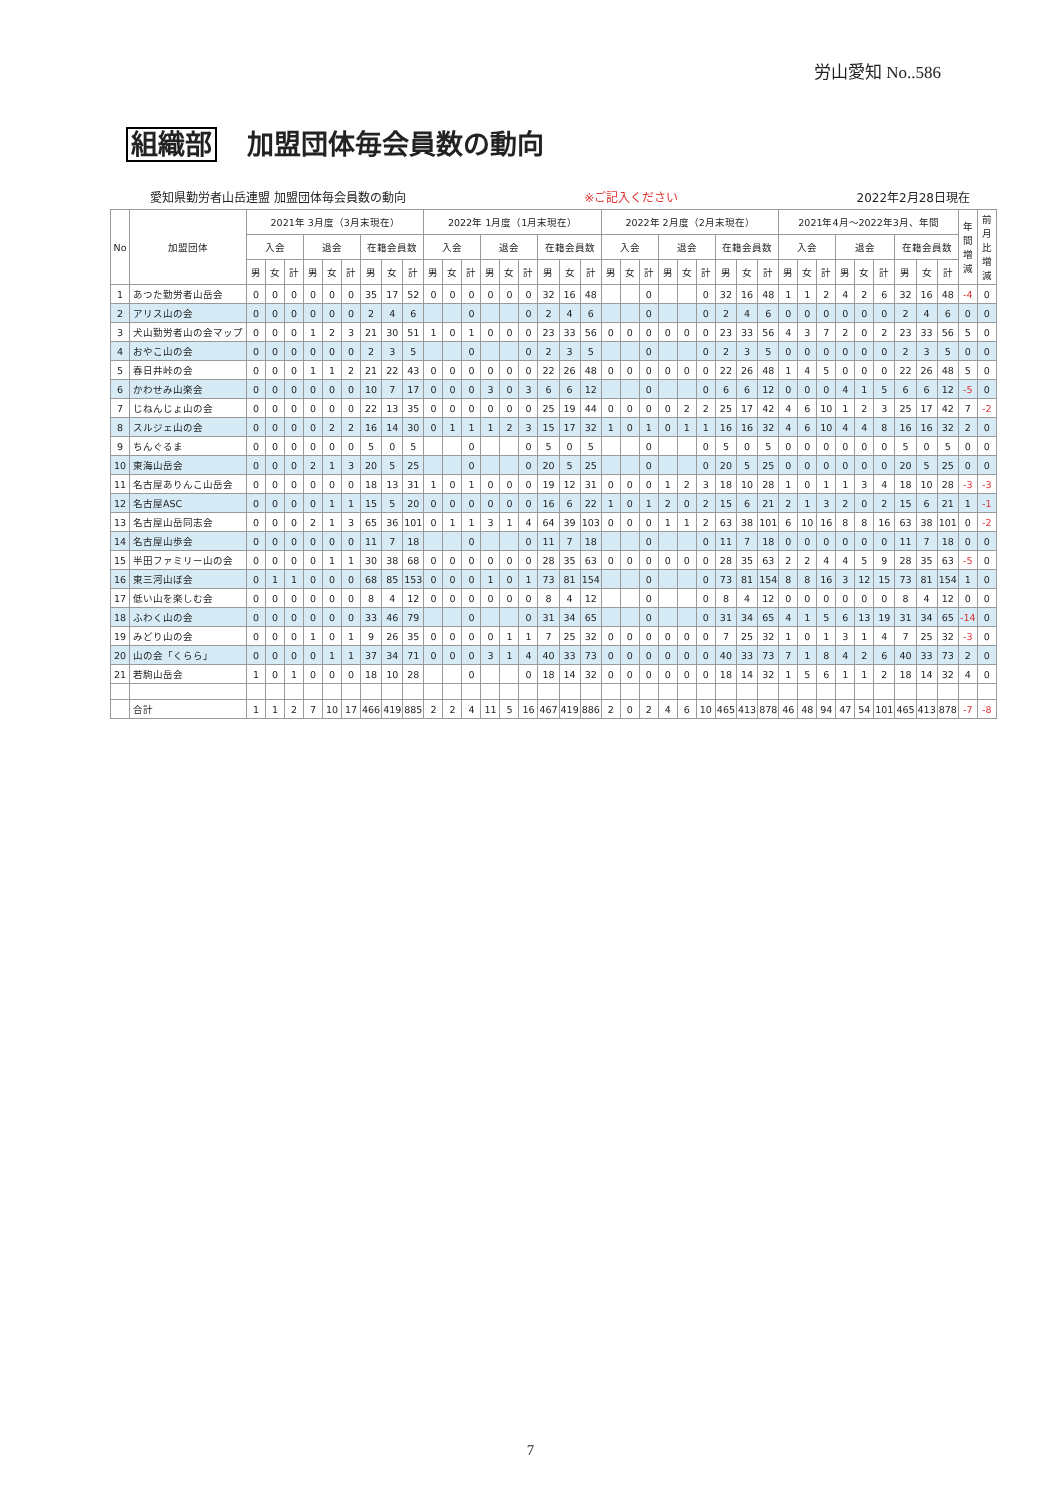労山愛知 No..586
組織部 加盟団体毎会員数の動向
愛知県勤労者山岳連盟 加盟団体毎会員数の動向 ※ご記入ください 2022年2月28日現在
| No | 加盟団体 | 2021年 3月度（3月末現在） | | | | | | | | | 2022年 1月度（1月末現在） | | | | | | | | | 2022年 2月度（2月末現在） | | | | | | | | | 2021年4月～2022年3月、年間 | | | | | | | | | 年間増減 | 前月比増減 |
| --- | --- | --- | --- | --- | --- | --- | --- | --- | --- | --- | --- | --- | --- | --- | --- | --- | --- | --- | --- | --- | --- | --- | --- | --- | --- | --- | --- | --- | --- | --- | --- | --- | --- | --- | --- | --- | --- | --- | --- |
| | | 入会 | | | 退会 | | | 在籍会員数 | | | 入会 | | | 退会 | | | 在籍会員数 | | | 入会 | | | 退会 | | | 在籍会員数 | | | 入会 | | | 退会 | | | 在籍会員数 | | | | |
| | | 男 | 女 | 計 | 男 | 女 | 計 | 男 | 女 | 計 | 男 | 女 | 計 | 男 | 女 | 計 | 男 | 女 | 計 | 男 | 女 | 計 | 男 | 女 | 計 | 男 | 女 | 計 | 男 | 女 | 計 | 男 | 女 | 計 | 男 | 女 | 計 | | |
| 1 | あつた勤労者山岳会 | 0 | 0 | 0 | 0 | 0 | 0 | 35 | 17 | 52 | 0 | 0 | 0 | 0 | 0 | 0 | 32 | 16 | 48 | | | 0 | | | 0 | 32 | 16 | 48 | 1 | 1 | 2 | 4 | 2 | 6 | 32 | 16 | 48 | -4 | 0 |
| 2 | アリス山の会 | 0 | 0 | 0 | 0 | 0 | 0 | 2 | 4 | 6 | | | 0 | | | 0 | 2 | 4 | 6 | | | 0 | | | 0 | 2 | 4 | 6 | 0 | 0 | 0 | 0 | 0 | 0 | 2 | 4 | 6 | 0 | 0 |
| 3 | 犬山勤労者山の会マップ | 0 | 0 | 0 | 1 | 2 | 3 | 21 | 30 | 51 | 1 | 0 | 1 | 0 | 0 | 0 | 23 | 33 | 56 | 0 | 0 | 0 | 0 | 0 | 0 | 23 | 33 | 56 | 4 | 3 | 7 | 2 | 0 | 2 | 23 | 33 | 56 | 5 | 0 |
| 4 | おやこ山の会 | 0 | 0 | 0 | 0 | 0 | 0 | 2 | 3 | 5 | | | 0 | | | 0 | 2 | 3 | 5 | | | 0 | | | 0 | 2 | 3 | 5 | 0 | 0 | 0 | 0 | 0 | 0 | 2 | 3 | 5 | 0 | 0 |
| 5 | 春日井峠の会 | 0 | 0 | 0 | 1 | 1 | 2 | 21 | 22 | 43 | 0 | 0 | 0 | 0 | 0 | 0 | 22 | 26 | 48 | 0 | 0 | 0 | 0 | 0 | 0 | 22 | 26 | 48 | 1 | 4 | 5 | 0 | 0 | 0 | 22 | 26 | 48 | 5 | 0 |
| 6 | かわせみ山楽会 | 0 | 0 | 0 | 0 | 0 | 0 | 10 | 7 | 17 | 0 | 0 | 0 | 3 | 0 | 3 | 6 | 6 | 12 | | | 0 | | | 0 | 6 | 6 | 12 | 0 | 0 | 0 | 4 | 1 | 5 | 6 | 6 | 12 | -5 | 0 |
| 7 | じねんじょ山の会 | 0 | 0 | 0 | 0 | 0 | 0 | 22 | 13 | 35 | 0 | 0 | 0 | 0 | 0 | 0 | 25 | 19 | 44 | 0 | 0 | 0 | 0 | 2 | 2 | 25 | 17 | 42 | 4 | 6 | 10 | 1 | 2 | 3 | 25 | 17 | 42 | 7 | -2 |
| 8 | スルジェ山の会 | 0 | 0 | 0 | 0 | 2 | 2 | 16 | 14 | 30 | 0 | 1 | 1 | 1 | 2 | 3 | 15 | 17 | 32 | 1 | 0 | 1 | 0 | 1 | 1 | 16 | 16 | 32 | 4 | 6 | 10 | 4 | 4 | 8 | 16 | 16 | 32 | 2 | 0 |
| 9 | ちんぐるま | 0 | 0 | 0 | 0 | 0 | 0 | 5 | 0 | 5 | | | 0 | | | 0 | 5 | 0 | 5 | | | 0 | | | 0 | 5 | 0 | 5 | 0 | 0 | 0 | 0 | 0 | 0 | 5 | 0 | 5 | 0 | 0 |
| 10 | 東海山岳会 | 0 | 0 | 0 | 2 | 1 | 3 | 20 | 5 | 25 | | | 0 | | | 0 | 20 | 5 | 25 | | | 0 | | | 0 | 20 | 5 | 25 | 0 | 0 | 0 | 0 | 0 | 0 | 20 | 5 | 25 | 0 | 0 |
| 11 | 名古屋ありんこ山岳会 | 0 | 0 | 0 | 0 | 0 | 0 | 18 | 13 | 31 | 1 | 0 | 1 | 0 | 0 | 0 | 19 | 12 | 31 | 0 | 0 | 0 | 1 | 2 | 3 | 18 | 10 | 28 | 1 | 0 | 1 | 1 | 3 | 4 | 18 | 10 | 28 | -3 | -3 |
| 12 | 名古屋ASC | 0 | 0 | 0 | 0 | 1 | 1 | 15 | 5 | 20 | 0 | 0 | 0 | 0 | 0 | 0 | 16 | 6 | 22 | 1 | 0 | 1 | 2 | 0 | 2 | 15 | 6 | 21 | 2 | 1 | 3 | 2 | 0 | 2 | 15 | 6 | 21 | 1 | -1 |
| 13 | 名古屋山岳同志会 | 0 | 0 | 0 | 2 | 1 | 3 | 65 | 36 | 101 | 0 | 1 | 1 | 3 | 1 | 4 | 64 | 39 | 103 | 0 | 0 | 0 | 1 | 1 | 2 | 63 | 38 | 101 | 6 | 10 | 16 | 8 | 8 | 16 | 63 | 38 | 101 | 0 | -2 |
| 14 | 名古屋山歩会 | 0 | 0 | 0 | 0 | 0 | 0 | 11 | 7 | 18 | | | 0 | | | 0 | 11 | 7 | 18 | | | 0 | | | 0 | 11 | 7 | 18 | 0 | 0 | 0 | 0 | 0 | 0 | 11 | 7 | 18 | 0 | 0 |
| 15 | 半田ファミリー山の会 | 0 | 0 | 0 | 0 | 1 | 1 | 30 | 38 | 68 | 0 | 0 | 0 | 0 | 0 | 0 | 28 | 35 | 63 | 0 | 0 | 0 | 0 | 0 | 0 | 28 | 35 | 63 | 2 | 2 | 4 | 4 | 5 | 9 | 28 | 35 | 63 | -5 | 0 |
| 16 | 東三河山ぼ会 | 0 | 1 | 1 | 0 | 0 | 0 | 68 | 85 | 153 | 0 | 0 | 0 | 1 | 0 | 1 | 73 | 81 | 154 | | | 0 | | | 0 | 73 | 81 | 154 | 8 | 8 | 16 | 3 | 12 | 15 | 73 | 81 | 154 | 1 | 0 |
| 17 | 低い山を楽しむ会 | 0 | 0 | 0 | 0 | 0 | 0 | 8 | 4 | 12 | 0 | 0 | 0 | 0 | 0 | 0 | 8 | 4 | 12 | | | 0 | | | 0 | 8 | 4 | 12 | 0 | 0 | 0 | 0 | 0 | 0 | 8 | 4 | 12 | 0 | 0 |
| 18 | ふわく山の会 | 0 | 0 | 0 | 0 | 0 | 0 | 33 | 46 | 79 | | | 0 | | | 0 | 31 | 34 | 65 | | | 0 | | | 0 | 31 | 34 | 65 | 4 | 1 | 5 | 6 | 13 | 19 | 31 | 34 | 65 | -14 | 0 |
| 19 | みどり山の会 | 0 | 0 | 0 | 1 | 0 | 1 | 9 | 26 | 35 | 0 | 0 | 0 | 0 | 1 | 1 | 7 | 25 | 32 | 0 | 0 | 0 | 0 | 0 | 0 | 7 | 25 | 32 | 1 | 0 | 1 | 3 | 1 | 4 | 7 | 25 | 32 | -3 | 0 |
| 20 | 山の会「くらら」 | 0 | 0 | 0 | 0 | 1 | 1 | 37 | 34 | 71 | 0 | 0 | 0 | 3 | 1 | 4 | 40 | 33 | 73 | 0 | 0 | 0 | 0 | 0 | 0 | 40 | 33 | 73 | 7 | 1 | 8 | 4 | 2 | 6 | 40 | 33 | 73 | 2 | 0 |
| 21 | 若駒山岳会 | 1 | 0 | 1 | 0 | 0 | 0 | 18 | 10 | 28 | | | 0 | | | 0 | 18 | 14 | 32 | 0 | 0 | 0 | 0 | 0 | 0 | 18 | 14 | 32 | 1 | 5 | 6 | 1 | 1 | 2 | 18 | 14 | 32 | 4 | 0 |
| | 合計 | 1 | 1 | 2 | 7 | 10 | 17 | 466 | 419 | 885 | 2 | 2 | 4 | 11 | 5 | 16 | 467 | 419 | 886 | 2 | 0 | 2 | 4 | 6 | 10 | 465 | 413 | 878 | 46 | 48 | 94 | 47 | 54 | 101 | 465 | 413 | 878 | -7 | -8 |
7